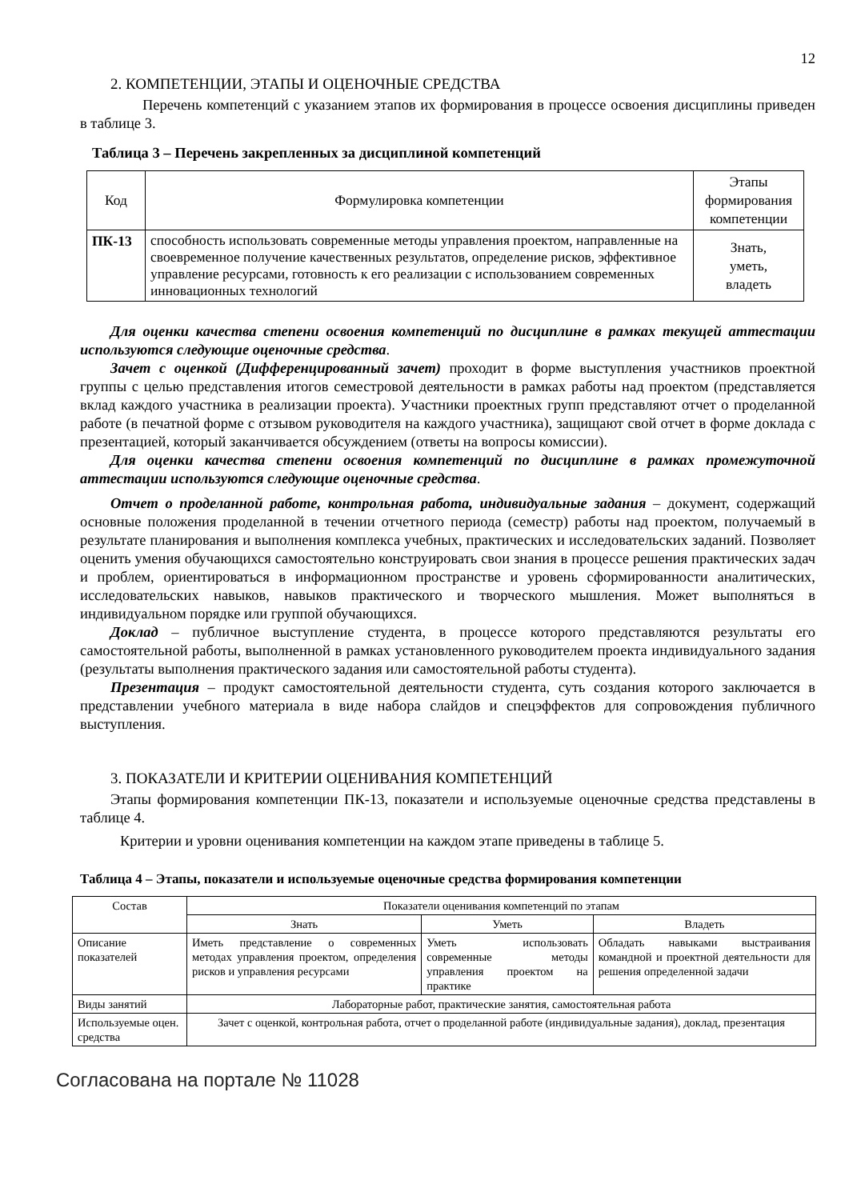12
2. КОМПЕТЕНЦИИ, ЭТАПЫ И ОЦЕНОЧНЫЕ СРЕДСТВА
Перечень компетенций с указанием этапов их формирования в процессе освоения дисциплины приведен в таблице 3.
Таблица 3 – Перечень закрепленных за дисциплиной компетенций
| Код | Формулировка компетенции | Этапы формирования компетенции |
| --- | --- | --- |
| ПК-13 | способность использовать современные методы управления проектом, направленные на своевременное получение качественных результатов, определение рисков, эффективное управление ресурсами, готовность к его реализации с использованием современных инновационных технологий | Знать, уметь, владеть |
Для оценки качества степени освоения компетенций по дисциплине в рамках текущей аттестации используются следующие оценочные средства.
Зачет с оценкой (Дифференцированный зачет) проходит в форме выступления участников проектной группы с целью представления итогов семестровой деятельности в рамках работы над проектом (представляется вклад каждого участника в реализации проекта). Участники проектных групп представляют отчет о проделанной работе (в печатной форме с отзывом руководителя на каждого участника), защищают свой отчет в форме доклада с презентацией, который заканчивается обсуждением (ответы на вопросы комиссии).
Для оценки качества степени освоения компетенций по дисциплине в рамках промежуточной аттестации используются следующие оценочные средства.
Отчет о проделанной работе, контрольная работа, индивидуальные задания – документ, содержащий основные положения проделанной в течении отчетного периода (семестр) работы над проектом, получаемый в результате планирования и выполнения комплекса учебных, практических и исследовательских заданий. Позволяет оценить умения обучающихся самостоятельно конструировать свои знания в процессе решения практических задач и проблем, ориентироваться в информационном пространстве и уровень сформированности аналитических, исследовательских навыков, навыков практического и творческого мышления. Может выполняться в индивидуальном порядке или группой обучающихся.
Доклад – публичное выступление студента, в процессе которого представляются результаты его самостоятельной работы, выполненной в рамках установленного руководителем проекта индивидуального задания (результаты выполнения практического задания или самостоятельной работы студента).
Презентация – продукт самостоятельной деятельности студента, суть создания которого заключается в представлении учебного материала в виде набора слайдов и спецэффектов для сопровождения публичного выступления.
3. ПОКАЗАТЕЛИ И КРИТЕРИИ ОЦЕНИВАНИЯ КОМПЕТЕНЦИЙ
Этапы формирования компетенции ПК-13, показатели и используемые оценочные средства представлены в таблице 4.
Критерии и уровни оценивания компетенции на каждом этапе приведены в таблице 5.
Таблица 4 – Этапы, показатели и используемые оценочные средства формирования компетенции
| Состав | Показатели оценивания компетенций по этапам | | |
| --- | --- | --- | --- |
| | Знать | Уметь | Владеть |
| Описание показателей | Иметь представление о современных методах управления проектом, определения рисков и управления ресурсами | Уметь использовать современные методы управления проектом на практике | Обладать навыками выстраивания командной и проектной деятельности для решения определенной задачи |
| Виды занятий | Лабораторные работ, практические занятия, самостоятельная работа | | |
| Используемые оцен. средства | Зачет с оценкой, контрольная работа, отчет о проделанной работе (индивидуальные задания), доклад, презентация | | |
Согласована на портале № 11028